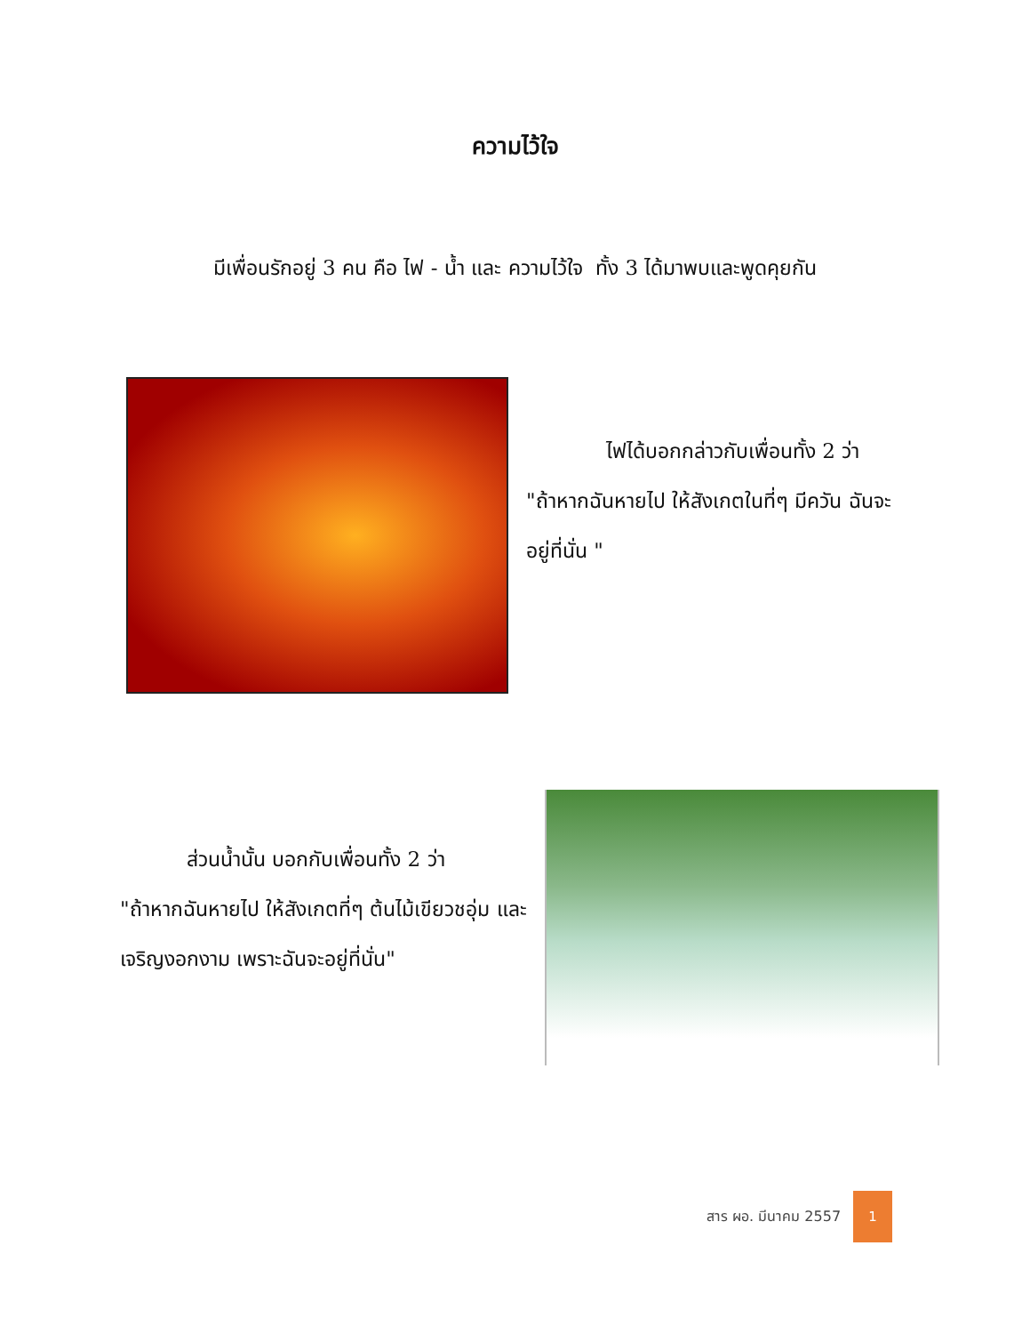ความไว้ใจ
มีเพื่อนรักอยู่ 3 คน คือ ไฟ - น้ำ และ ความไว้ใจ ทั้ง 3 ได้มาพบและพูดคุยกัน
ไฟได้บอกกล่าวกับเพื่อนทั้ง 2 ว่า
"ถ้าหากฉันหายไป ให้สังเกตในที่ๆ มีควัน ฉันจะอยู่ที่นั่น "
ส่วนน้ำนั้น บอกกับเพื่อนทั้ง 2 ว่า
"ถ้าหากฉันหายไป ให้สังเกตที่ๆ ต้นไม้เขียวชอุ่ม และเจริญงอกงาม เพราะฉันจะอยู่ที่นั่น"
สาร ผอ. มีนาคม 2557
1